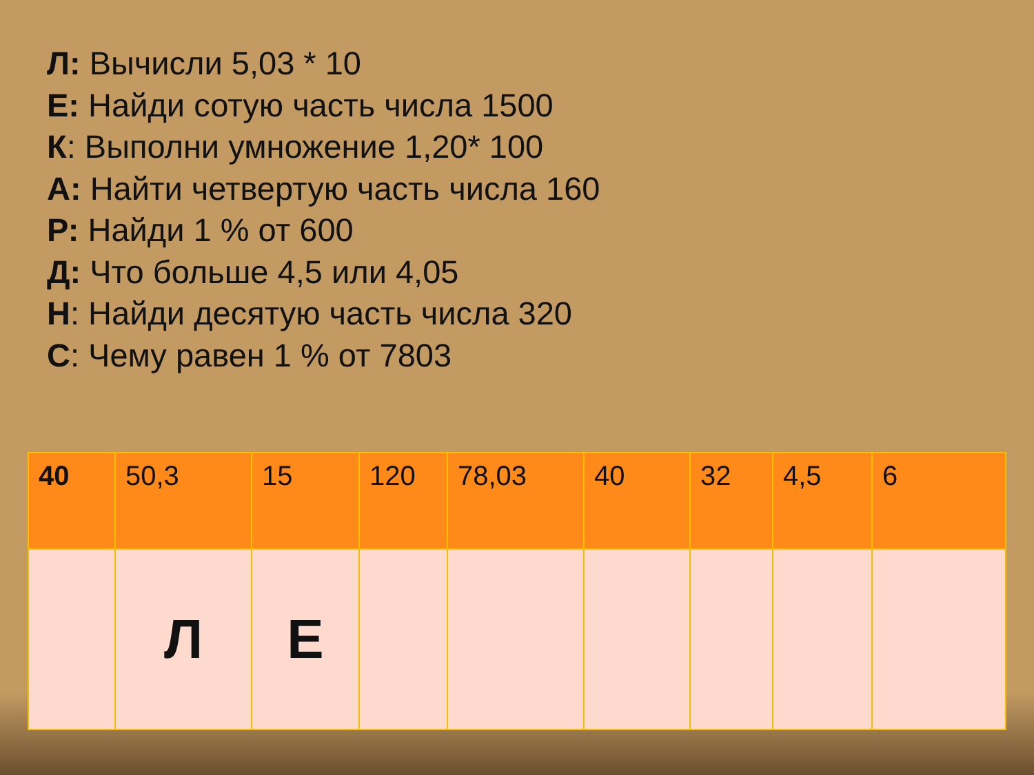Л: Вычисли 5,03 * 10
Е: Найди сотую часть числа 1500
К: Выполни умножение 1,20* 100
А: Найти четвертую часть числа 160
Р: Найди 1 % от 600
Д: Что больше 4,5 или 4,05
Н: Найди десятую часть числа 320
С: Чему равен 1 % от 7803
| 40 | 50,3 | 15 | 120 | 78,03 | 40 | 32 | 4,5 | 6 |
| | Л | Е | | | | | | |